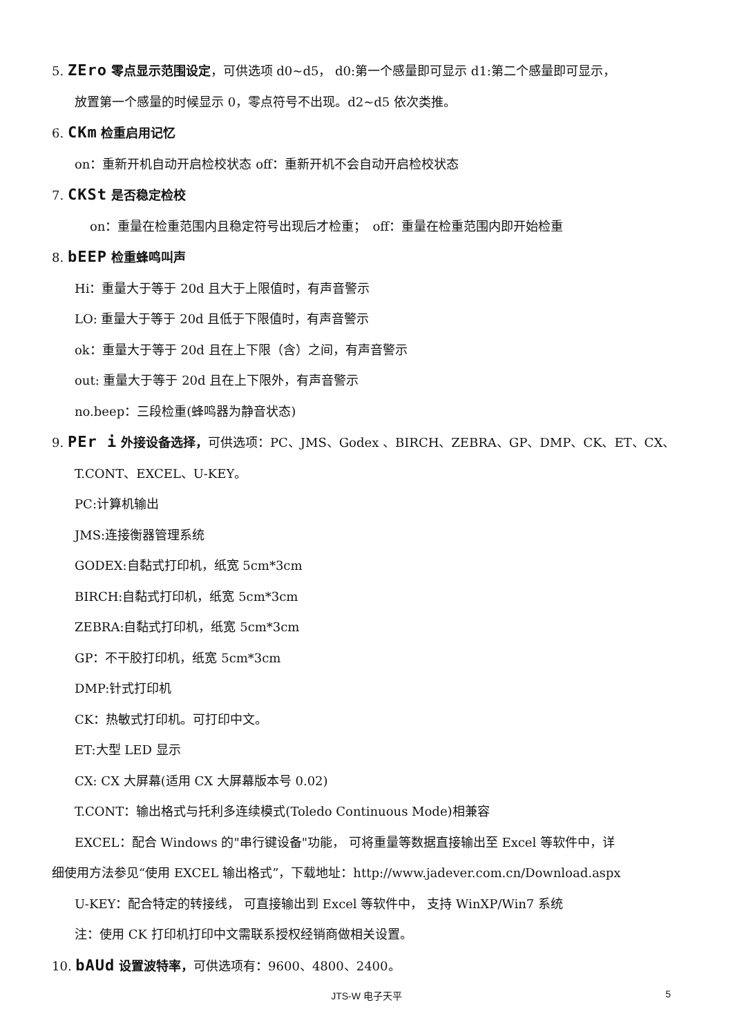5. ZEro 零点显示范围设定，可供选项 d0~d5， d0:第一个感量即可显示 d1:第二个感量即可显示，
放置第一个感量的时候显示 0，零点符号不出现。d2~d5 依次类推。
6. CKm 检重启用记忆
on：重新开机自动开启检校状态 off：重新开机不会自动开启检校状态
7. CKSt 是否稳定检校
on：重量在检重范围内且稳定符号出现后才检重；　off：重量在检重范围内即开始检重
8. bEEP 检重蜂鸣叫声
Hi：重量大于等于 20d 且大于上限值时，有声音警示
LO: 重量大于等于 20d 且低于下限值时，有声音警示
ok：重量大于等于 20d 且在上下限（含）之间，有声音警示
out: 重量大于等于 20d 且在上下限外，有声音警示
no.beep：三段检重(蜂鸣器为静音状态)
9. PEr i 外接设备选择，可供选项：PC、JMS、Godex 、BIRCH、ZEBRA、GP、DMP、CK、ET、CX、
T.CONT、EXCEL、U-KEY。
PC:计算机输出
JMS:连接衡器管理系统
GODEX:自黏式打印机，纸宽 5cm*3cm
BIRCH:自黏式打印机，纸宽 5cm*3cm
ZEBRA:自黏式打印机，纸宽 5cm*3cm
GP：不干胶打印机，纸宽 5cm*3cm
DMP:针式打印机
CK：热敏式打印机。可打印中文。
ET:大型 LED 显示
CX: CX 大屏幕(适用 CX 大屏幕版本号 0.02)
T.CONT：输出格式与托利多连续模式(Toledo Continuous Mode)相兼容
EXCEL：配合 Windows 的"串行键设备"功能， 可将重量等数据直接输出至 Excel 等软件中，详
细使用方法参见“使用 EXCEL 输出格式”，下载地址：http://www.jadever.com.cn/Download.aspx
U-KEY：配合特定的转接线， 可直接输出到 Excel 等软件中， 支持 WinXP/Win7 系统
注：使用 CK 打印机打印中文需联系授权经销商做相关设置。
10. bAUd 设置波特率，可供选项有：9600、4800、2400。
JTS-W 电子天平 5